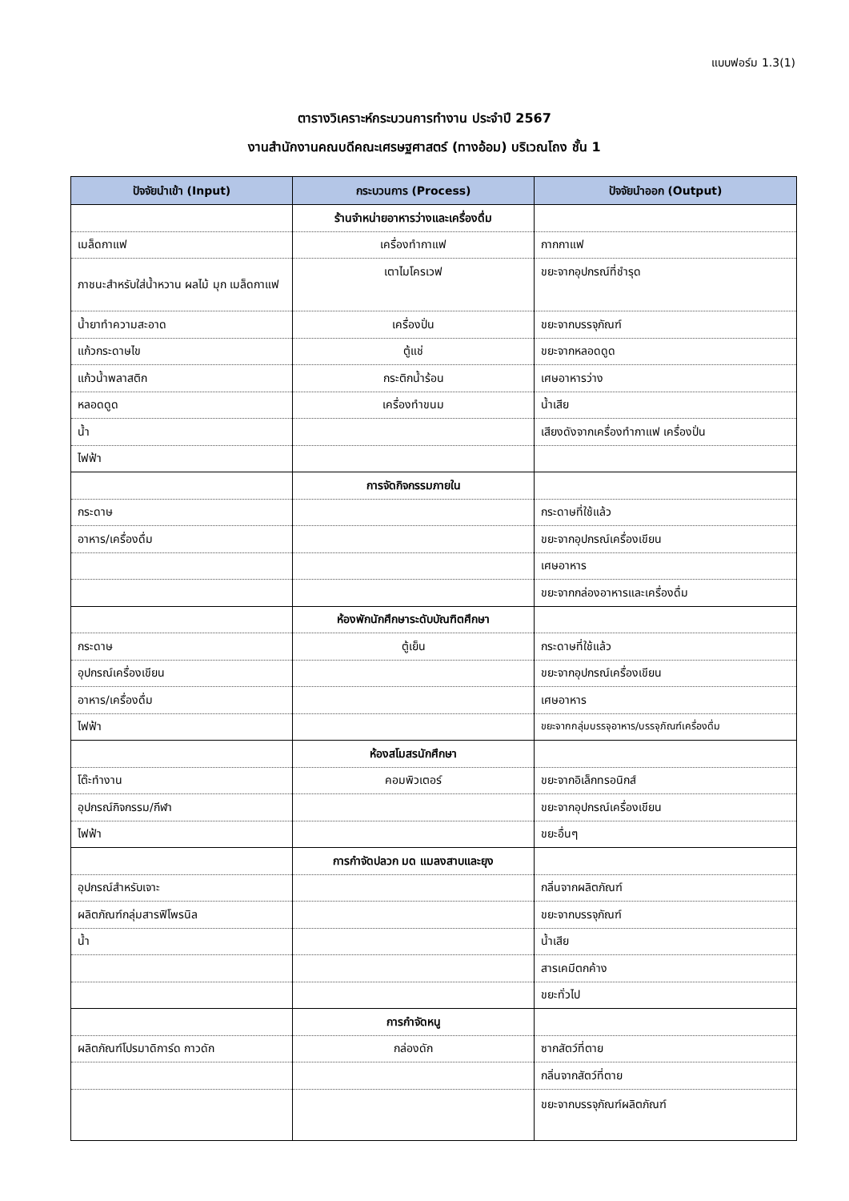แบบฟอร์ม 1.3(1)
ตารางวิเคราะห์กระบวนการทำงาน ประจำปี 2567
งานสำนักงานคณบดีคณะเศรษฐศาสตร์ (ทางอ้อม) บริเวณโถง ชั้น 1
| ปัจจัยนำเข้า (Input) | กระบวนการ (Process) | ปัจจัยนำออก (Output) |
| --- | --- | --- |
| | ร้านจำหน่ายอาหารว่างและเครื่องดื่ม | |
| เมล็ดกาแฟ | เครื่องทำกาแฟ | กากกาแฟ |
| ภาชนะสำหรับใส่น้ำหวาน ผลไม้ มุก เมล็ดกาแฟ | เตาไมโครเวฟ | ขยะจากอุปกรณ์ที่ชำรุด |
| น้ำยาทำความสะอาด | เครื่องปั่น | ขยะจากบรรจุภัณฑ์ |
| แก้วกระดาษไข | ตู้แช่ | ขยะจากหลอดดูด |
| แก้วน้ำพลาสติก | กระติกน้ำร้อน | เศษอาหารว่าง |
| หลอดดูด | เครื่องทำขนม | น้ำเสีย |
| น้ำ | | เสียงดังจากเครื่องทำกาแฟ เครื่องปั่น |
| ไฟฟ้า | | |
| | การจัดกิจกรรมภายใน | |
| กระดาษ | | กระดาษที่ใช้แล้ว |
| อาหาร/เครื่องดื่ม | | ขยะจากอุปกรณ์เครื่องเขียน |
| | | เศษอาหาร |
| | | ขยะจากกล่องอาหารและเครื่องดื่ม |
| | ห้องพักนักศึกษาระดับบัณฑิตศึกษา | |
| กระดาษ | ตู้เย็น | กระดาษที่ใช้แล้ว |
| อุปกรณ์เครื่องเขียน | | ขยะจากอุปกรณ์เครื่องเขียน |
| อาหาร/เครื่องดื่ม | | เศษอาหาร |
| ไฟฟ้า | | ขยะจากกลุ่มบรรจุอาหาร/บรรจุภัณฑ์เครื่องดื่ม |
| | ห้องสโมสรนักศึกษา | |
| โต๊ะทำงาน | คอมพิวเตอร์ | ขยะจากอิเล็กทรอนิกส์ |
| อุปกรณ์กิจกรรม/กีฬา | | ขยะจากอุปกรณ์เครื่องเขียน |
| ไฟฟ้า | | ขยะอื่นๆ |
| | การกำจัดปลวก มด แมลงสาบและยุง | |
| อุปกรณ์สำหรับเจาะ | | กลิ่นจากผลิตภัณฑ์ |
| ผลิตภัณฑ์กลุ่มสารฟิโพรนิล | | ขยะจากบรรจุภัณฑ์ |
| น้ำ | | น้ำเสีย |
| | | สารเคมีตกค้าง |
| | | ขยะทั่วไป |
| | การกำจัดหนู | |
| ผลิตภัณฑ์โปรมาดิการ์ด กาวดัก | กล่องดัก | ซากสัตว์ที่ตาย |
| | | กลิ่นจากสัตว์ที่ตาย |
| | | ขยะจากบรรจุภัณฑ์ผลิตภัณฑ์ |